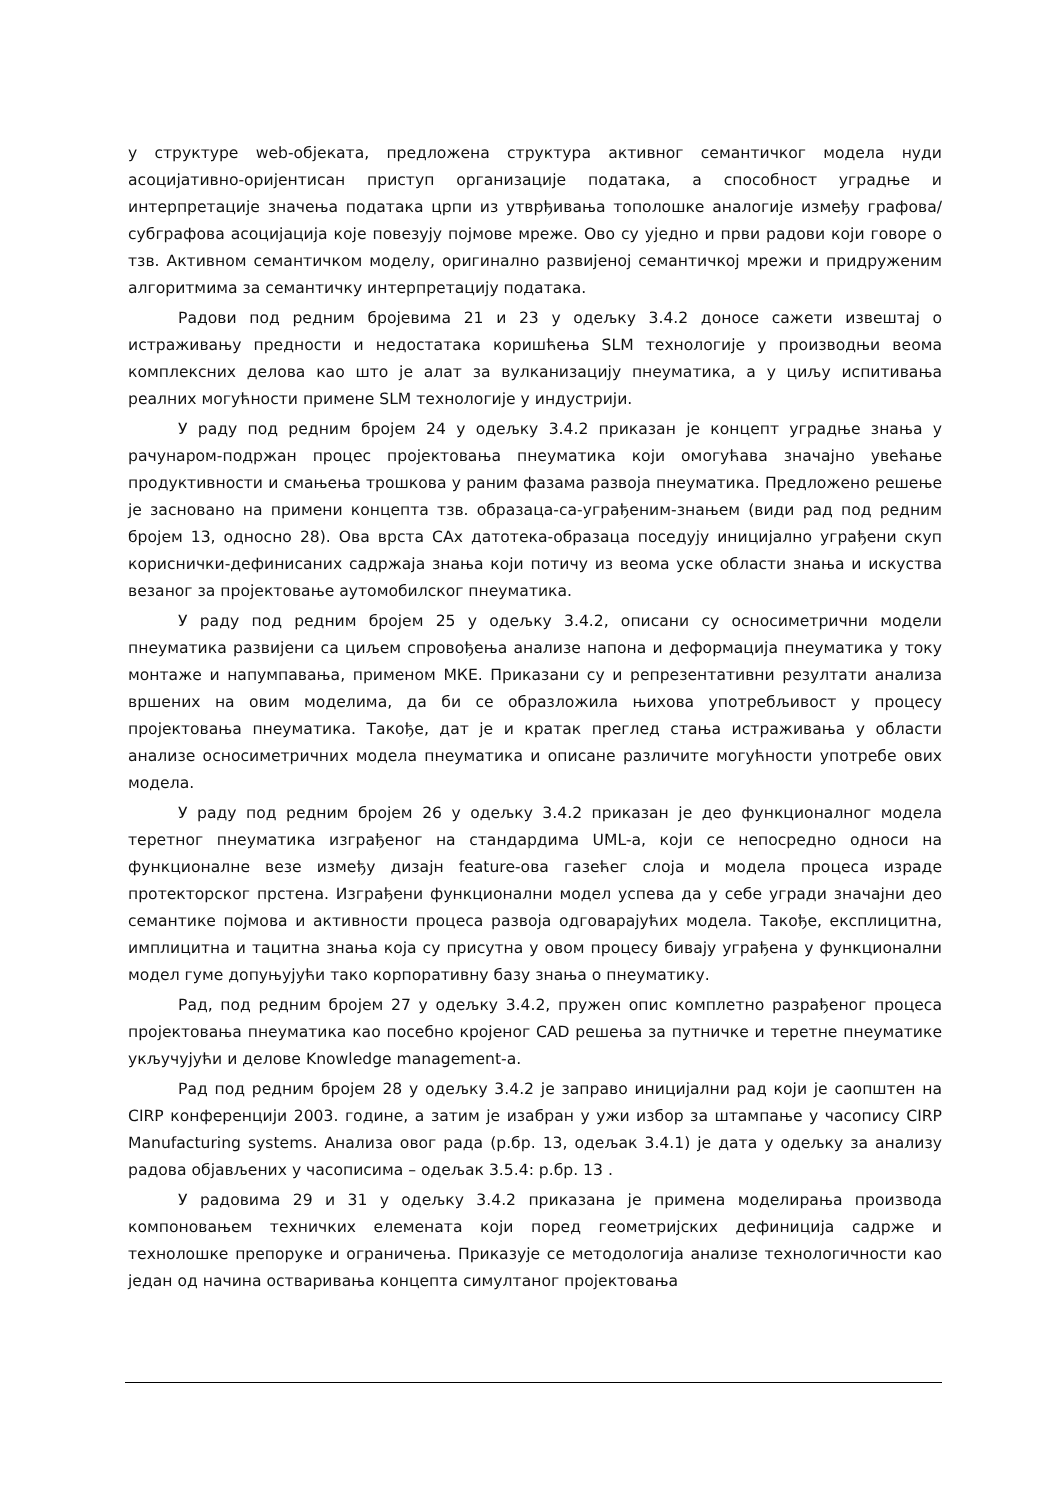у структуре web-објеката, предложена структура активног семантичког модела нуди асоцијативно-оријентисан приступ организације података, а способност уградње и интерпретације значења података црпи из утврђивања тополошке аналогије између графова/субграфова асоцијација које повезују појмове мреже. Ово су уједно и први радови који говоре о тзв. Активном семантичком моделу, оригинално развијеној семантичкој мрежи и придруженим алгоритмима за семантичку интерпретацију података.
Радови под редним бројевима 21 и 23 у одељку 3.4.2 доносе сажети извештај о истраживању предности и недостатака коришћења SLM технологије у производњи веома комплексних делова као што је алат за вулканизацију пнеуматика, а у циљу испитивања реалних могућности примене SLM технологије у индустрији.
У раду под редним бројем 24 у одељку 3.4.2 приказан је концепт уградње знања у рачунаром-подржан процес пројектовања пнеуматика који омогућава значајно увећање продуктивности и смањења трошкова у раним фазама развоја пнеуматика. Предложено решење је засновано на примени концепта тзв. образаца-са-уграђеним-знањем (види рад под редним бројем 13, односно 28). Ова врста CAx датотека-образаца поседују иницијално уграђени скуп кориснички-дефинисаних садржаја знања који потичу из веома уске области знања и искуства везаног за пројектовање аутомобилског пнеуматика.
У раду под редним бројем 25 у одељку 3.4.2, описани су осносиметрични модели пнеуматика развијени са циљем спровођења анализе напона и деформација пнеуматика у току монтаже и напумпавања, применом МКЕ. Приказани су и репрезентативни резултати анализа вршених на овим моделима, да би се образложила њихова употребљивост у процесу пројектовања пнеуматика. Такође, дат је и кратак преглед стања истраживања у области анализе осносиметричних модела пнеуматика и описане различите могућности употребе ових модела.
У раду под редним бројем 26 у одељку 3.4.2 приказан је део функционалног модела теретног пнеуматика изграђеног на стандардима UML-a, који се непосредно односи на функционалне везе између дизајн feature-ова газећег слоја и модела процеса израде протекторског прстена. Изграђени функционални модел успева да у себе угради значајни део семантике појмова и активности процеса развоја одговарајућих модела. Такође, експлицитна, имплицитна и тацитна знања која су присутна у овом процесу бивају уграђена у функционални модел гуме допуњујући тако корпоративну базу знања о пнеуматику.
Рад, под редним бројем 27 у одељку 3.4.2, пружен опис комплетно разрађеног процеса пројектовања пнеуматика као посебно кројеног CAD решења за путничке и теретне пнеуматике укључујући и делове Knowledge management-a.
Рад под редним бројем 28 у одељку 3.4.2 је заправо иницијални рад који је саопштен на CIRP конференцији 2003. године, а затим је изабран у ужи избор за штампање у часопису CIRP Manufacturing systems. Анализа овог рада (р.бр. 13, одељак 3.4.1) је дата у одељку за анализу радова објављених у часописима – одељак 3.5.4: р.бр. 13 .
У радовима 29 и 31 у одељку 3.4.2 приказана је примена моделирања производа компоновањем техничких елемената који поред геометријских дефиниција садрже и технолошке препоруке и ограничења. Приказује се методологија анализе технологичности као један од начина остваривања концепта симултаног пројектовања